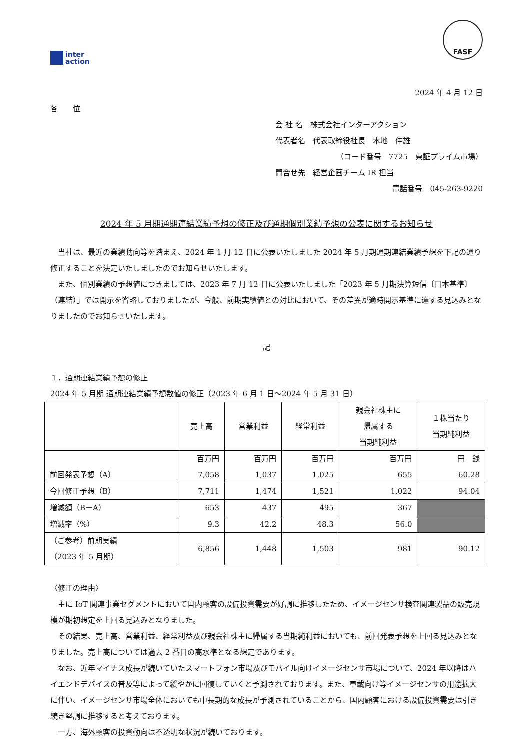inter
action
FASF
2024 年 4 月 12 日
各　　位
会 社 名　株式会社インターアクション
代表者名　代表取締役社長　木地　伸雄
（コード番号　7725　東証プライム市場）
問合せ先　経営企画チーム IR 担当
電話番号　045-263-9220
2024 年 5 月期通期連結業績予想の修正及び通期個別業績予想の公表に関するお知らせ
当社は、最近の業績動向等を踏まえ、2024 年 1 月 12 日に公表いたしました 2024 年 5 月期通期連結業績予想を下記の通り修正することを決定いたしましたのでお知らせいたします。
また、個別業績の予想値につきましては、2023 年 7 月 12 日に公表いたしました「2023 年 5 月期決算短信〔日本基準〕（連結）」では開示を省略しておりましたが、今般、前期実績値との対比において、その差異が適時開示基準に達する見込みとなりましたのでお知らせいたします。
記
１．通期連結業績予想の修正
2024 年 5 月期 通期連結業績予想数値の修正（2023 年 6 月 1 日～2024 年 5 月 31 日）
| | 売上高 | 営業利益 | 経常利益 | 親会社株主に 帰属する 当期純利益 | １株当たり 当期純利益 |
| --- | --- | --- | --- | --- | --- |
| 前回発表予想（A） | 百万円 7,058 | 百万円 1,037 | 百万円 1,025 | 百万円 655 | 円 銭 60.28 |
| 今回修正予想（B） | 7,711 | 1,474 | 1,521 | 1,022 | 94.04 |
| 増減額（B－A） | 653 | 437 | 495 | 367 | |
| 増減率（%） | 9.3 | 42.2 | 48.3 | 56.0 | |
| （ご参考）前期実績 （2023 年 5 月期） | 6,856 | 1,448 | 1,503 | 981 | 90.12 |
〈修正の理由〉
主に IoT 関連事業セグメントにおいて国内顧客の設備投資需要が好調に推移したため、イメージセンサ検査関連製品の販売規模が期初想定を上回る見込みとなりました。
その結果、売上高、営業利益、経常利益及び親会社株主に帰属する当期純利益においても、前回発表予想を上回る見込みとなりました。売上高については過去 2 番目の高水準となる想定であります。
なお、近年マイナス成長が続いていたスマートフォン市場及びモバイル向けイメージセンサ市場について、2024 年以降はハイエンドデバイスの普及等によって緩やかに回復していくと予測されております。また、車載向け等イメージセンサの用途拡大に伴い、イメージセンサ市場全体においても中長期的な成長が予測されていることから、国内顧客における設備投資需要は引き続き堅調に推移すると考えております。
一方、海外顧客の投資動向は不透明な状況が続いております。